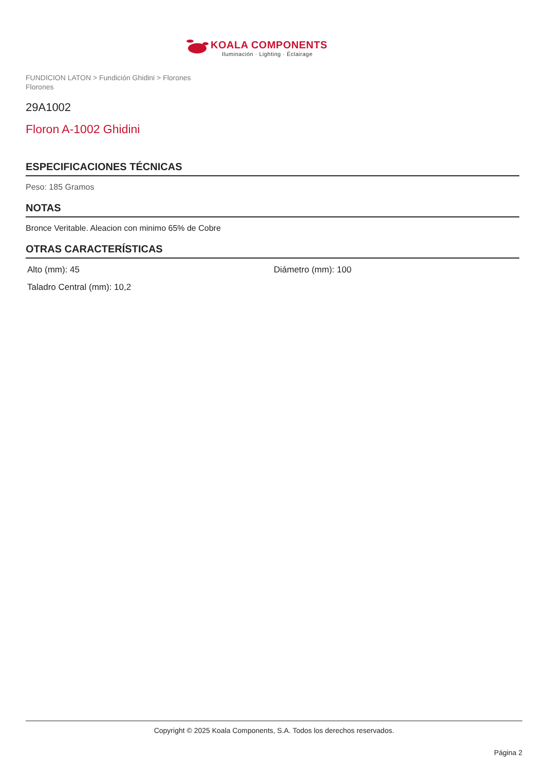KOALA COMPONENTS
Iluminación · Lighting · Éclairage
FUNDICION LATON > Fundición Ghidini > Florones
Florones
29A1002
Floron A-1002 Ghidini
ESPECIFICACIONES TÉCNICAS
Peso: 185 Gramos
NOTAS
Bronce Veritable. Aleacion con minimo 65% de Cobre
OTRAS CARACTERÍSTICAS
Alto (mm): 45
Diámetro (mm): 100
Taladro Central (mm): 10,2
Copyright © 2025 Koala Components, S.A. Todos los derechos reservados.
Página 2